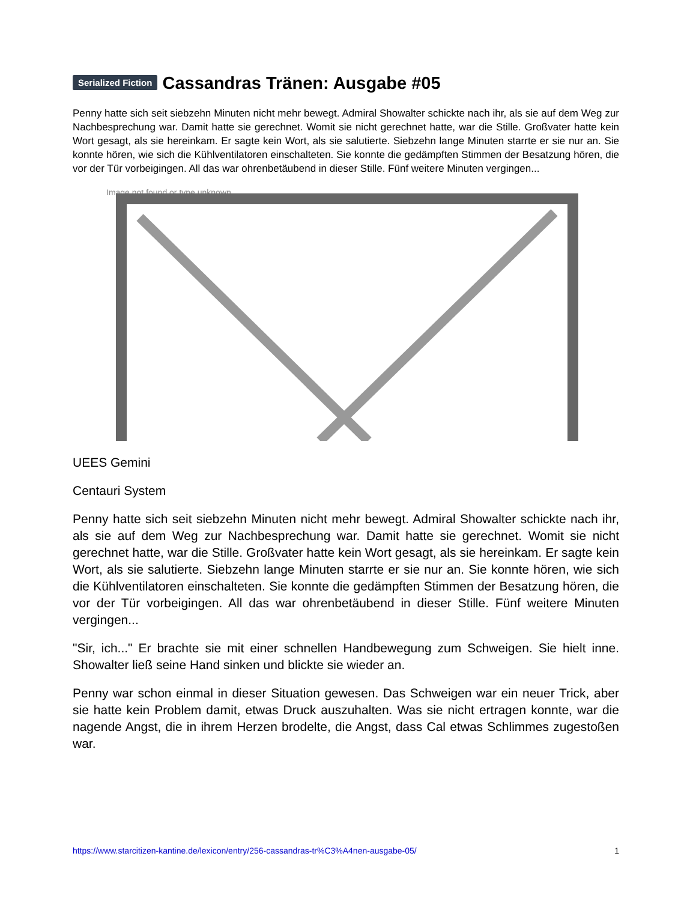Serialized Fiction Cassandras Tränen: Ausgabe #05
Penny hatte sich seit siebzehn Minuten nicht mehr bewegt. Admiral Showalter schickte nach ihr, als sie auf dem Weg zur Nachbesprechung war. Damit hatte sie gerechnet. Womit sie nicht gerechnet hatte, war die Stille. Großvater hatte kein Wort gesagt, als sie hereinkam. Er sagte kein Wort, als sie salutierte. Siebzehn lange Minuten starrte er sie nur an. Sie konnte hören, wie sich die Kühlventilatoren einschalteten. Sie konnte die gedämpften Stimmen der Besatzung hören, die vor der Tür vorbeigingen. All das war ohrenbetäubend in dieser Stille. Fünf weitere Minuten vergingen...
Image not found or type unknown
UEES Gemini
Centauri System
Penny hatte sich seit siebzehn Minuten nicht mehr bewegt. Admiral Showalter schickte nach ihr, als sie auf dem Weg zur Nachbesprechung war. Damit hatte sie gerechnet. Womit sie nicht gerechnet hatte, war die Stille. Großvater hatte kein Wort gesagt, als sie hereinkam. Er sagte kein Wort, als sie salutierte. Siebzehn lange Minuten starrte er sie nur an. Sie konnte hören, wie sich die Kühlventilatoren einschalteten. Sie konnte die gedämpften Stimmen der Besatzung hören, die vor der Tür vorbeigingen. All das war ohrenbetäubend in dieser Stille. Fünf weitere Minuten vergingen...
"Sir, ich..." Er brachte sie mit einer schnellen Handbewegung zum Schweigen. Sie hielt inne. Showalter ließ seine Hand sinken und blickte sie wieder an.
Penny war schon einmal in dieser Situation gewesen. Das Schweigen war ein neuer Trick, aber sie hatte kein Problem damit, etwas Druck auszuhalten. Was sie nicht ertragen konnte, war die nagende Angst, die in ihrem Herzen brodelte, die Angst, dass Cal etwas Schlimmes zugestoßen war.
https://www.starcitizen-kantine.de/lexicon/entry/256-cassandras-tr%C3%A4nen-ausgabe-05/ 1